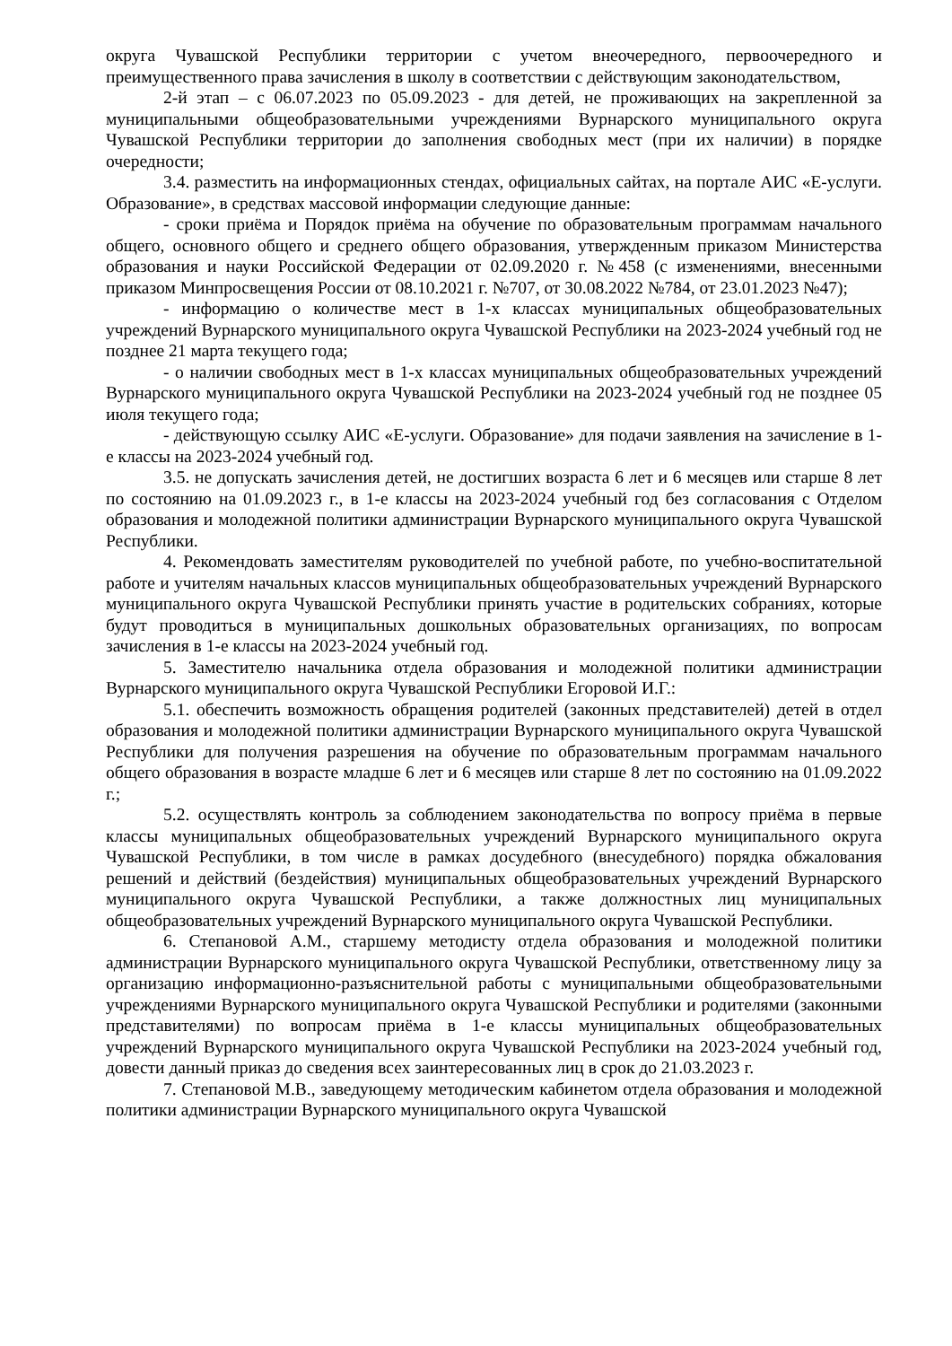округа Чувашской Республики территории с учетом внеочередного, первоочередного и преимущественного права зачисления в школу в соответствии с действующим законодательством,
2-й этап – с 06.07.2023 по 05.09.2023 - для детей, не проживающих на закрепленной за муниципальными общеобразовательными учреждениями Вурнарского муниципального округа Чувашской Республики территории до заполнения свободных мест (при их наличии) в порядке очередности;
3.4. разместить на информационных стендах, официальных сайтах, на портале АИС «Е-услуги. Образование», в средствах массовой информации следующие данные:
- сроки приёма и Порядок приёма на обучение по образовательным программам начального общего, основного общего и среднего общего образования, утвержденным приказом Министерства образования и науки Российской Федерации от 02.09.2020 г. №458 (с изменениями, внесенными приказом Минпросвещения России от 08.10.2021 г. №707, от 30.08.2022 №784, от 23.01.2023 №47);
- информацию о количестве мест в 1-х классах муниципальных общеобразовательных учреждений Вурнарского муниципального округа Чувашской Республики на 2023-2024 учебный год не позднее 21 марта текущего года;
- о наличии свободных мест в 1-х классах муниципальных общеобразовательных учреждений Вурнарского муниципального округа Чувашской Республики на 2023-2024 учебный год не позднее 05 июля текущего года;
- действующую ссылку АИС «Е-услуги. Образование» для подачи заявления на зачисление в 1-е классы на 2023-2024 учебный год.
3.5. не допускать зачисления детей, не достигших возраста 6 лет и 6 месяцев или старше 8 лет по состоянию на 01.09.2023 г., в 1-е классы на 2023-2024 учебный год без согласования с Отделом образования и молодежной политики администрации Вурнарского муниципального округа Чувашской Республики.
4. Рекомендовать заместителям руководителей по учебной работе, по учебно-воспитательной работе и учителям начальных классов муниципальных общеобразовательных учреждений Вурнарского муниципального округа Чувашской Республики принять участие в родительских собраниях, которые будут проводиться в муниципальных дошкольных образовательных организациях, по вопросам зачисления в 1-е классы на 2023-2024 учебный год.
5. Заместителю начальника отдела образования и молодежной политики администрации Вурнарского муниципального округа Чувашской Республики Егоровой И.Г.:
5.1. обеспечить возможность обращения родителей (законных представителей) детей в отдел образования и молодежной политики администрации Вурнарского муниципального округа Чувашской Республики для получения разрешения на обучение по образовательным программам начального общего образования в возрасте младше 6 лет и 6 месяцев или старше 8 лет по состоянию на 01.09.2022 г.;
5.2. осуществлять контроль за соблюдением законодательства по вопросу приёма в первые классы муниципальных общеобразовательных учреждений Вурнарского муниципального округа Чувашской Республики, в том числе в рамках досудебного (внесудебного) порядка обжалования решений и действий (бездействия) муниципальных общеобразовательных учреждений Вурнарского муниципального округа Чувашской Республики, а также должностных лиц муниципальных общеобразовательных учреждений Вурнарского муниципального округа Чувашской Республики.
6. Степановой А.М., старшему методисту отдела образования и молодежной политики администрации Вурнарского муниципального округа Чувашской Республики, ответственному лицу за организацию информационно-разъяснительной работы с муниципальными общеобразовательными учреждениями Вурнарского муниципального округа Чувашской Республики и родителями (законными представителями) по вопросам приёма в 1-е классы муниципальных общеобразовательных учреждений Вурнарского муниципального округа Чувашской Республики на 2023-2024 учебный год, довести данный приказ до сведения всех заинтересованных лиц в срок до 21.03.2023 г.
7. Степановой М.В., заведующему методическим кабинетом отдела образования и молодежной политики администрации Вурнарского муниципального округа Чувашской